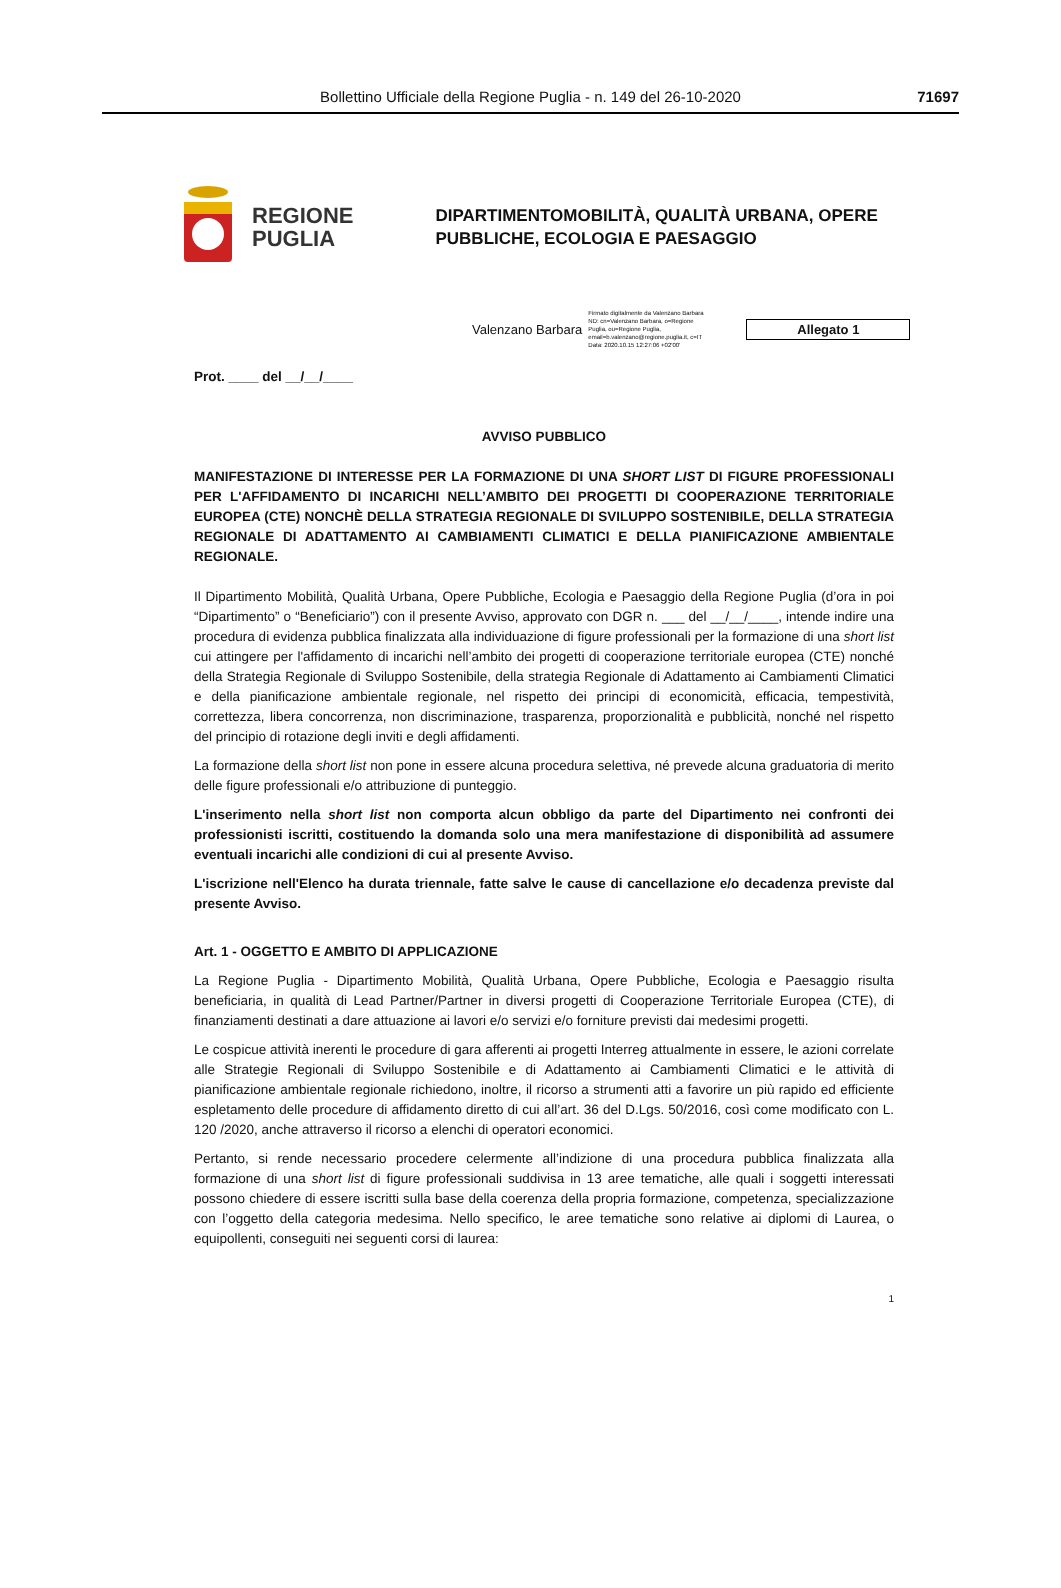Bollettino Ufficiale della Regione Puglia - n. 149 del 26-10-2020
71697
REGIONE
PUGLIA
DIPARTIMENTOMOBILITÀ, QUALITÀ URBANA, OPERE
PUBBLICHE, ECOLOGIA E PAESAGGIO
Valenzano Barbara Firmato digitalmente da Valenzano Barbara ND: cn=Valenzano Barbara, o=Regione Puglia, ou=Regione Puglia, email=b.valenzano@regione.puglia.it, c=IT Data: 2020.10.15 12:27:06 +02'00'
Allegato 1
Prot. ____ del __/__/____
AVVISO PUBBLICO
MANIFESTAZIONE DI INTERESSE PER LA FORMAZIONE DI UNA SHORT LIST DI FIGURE PROFESSIONALI PER L'AFFIDAMENTO DI INCARICHI NELL’AMBITO DEI PROGETTI DI COOPERAZIONE TERRITORIALE EUROPEA (CTE) NONCHÈ DELLA STRATEGIA REGIONALE DI SVILUPPO SOSTENIBILE, DELLA STRATEGIA REGIONALE DI ADATTAMENTO AI CAMBIAMENTI CLIMATICI E DELLA PIANIFICAZIONE AMBIENTALE REGIONALE.
Il Dipartimento Mobilità, Qualità Urbana, Opere Pubbliche, Ecologia e Paesaggio della Regione Puglia (d’ora in poi “Dipartimento” o “Beneficiario”) con il presente Avviso, approvato con DGR n. ___ del __/__/____, intende indire una procedura di evidenza pubblica finalizzata alla individuazione di figure professionali per la formazione di una short list cui attingere per l'affidamento di incarichi nell’ambito dei progetti di cooperazione territoriale europea (CTE) nonché della Strategia Regionale di Sviluppo Sostenibile, della strategia Regionale di Adattamento ai Cambiamenti Climatici e della pianificazione ambientale regionale, nel rispetto dei principi di economicità, efficacia, tempestività, correttezza, libera concorrenza, non discriminazione, trasparenza, proporzionalità e pubblicità, nonché nel rispetto del principio di rotazione degli inviti e degli affidamenti.
La formazione della short list non pone in essere alcuna procedura selettiva, né prevede alcuna graduatoria di merito delle figure professionali e/o attribuzione di punteggio.
L'inserimento nella short list non comporta alcun obbligo da parte del Dipartimento nei confronti dei professionisti iscritti, costituendo la domanda solo una mera manifestazione di disponibilità ad assumere eventuali incarichi alle condizioni di cui al presente Avviso.
L'iscrizione nell'Elenco ha durata triennale, fatte salve le cause di cancellazione e/o decadenza previste dal presente Avviso.
Art. 1 - OGGETTO E AMBITO DI APPLICAZIONE
La Regione Puglia - Dipartimento Mobilità, Qualità Urbana, Opere Pubbliche, Ecologia e Paesaggio risulta beneficiaria, in qualità di Lead Partner/Partner in diversi progetti di Cooperazione Territoriale Europea (CTE), di finanziamenti destinati a dare attuazione ai lavori e/o servizi e/o forniture previsti dai medesimi progetti.
Le cospicue attività inerenti le procedure di gara afferenti ai progetti Interreg attualmente in essere, le azioni correlate alle Strategie Regionali di Sviluppo Sostenibile e di Adattamento ai Cambiamenti Climatici e le attività di pianificazione ambientale regionale richiedono, inoltre, il ricorso a strumenti atti a favorire un più rapido ed efficiente espletamento delle procedure di affidamento diretto di cui all’art. 36 del D.Lgs. 50/2016, così come modificato con L. 120 /2020, anche attraverso il ricorso a elenchi di operatori economici.
Pertanto, si rende necessario procedere celermente all’indizione di una procedura pubblica finalizzata alla formazione di una short list di figure professionali suddivisa in 13 aree tematiche, alle quali i soggetti interessati possono chiedere di essere iscritti sulla base della coerenza della propria formazione, competenza, specializzazione con l’oggetto della categoria medesima. Nello specifico, le aree tematiche sono relative ai diplomi di Laurea, o equipollenti, conseguiti nei seguenti corsi di laurea:
1